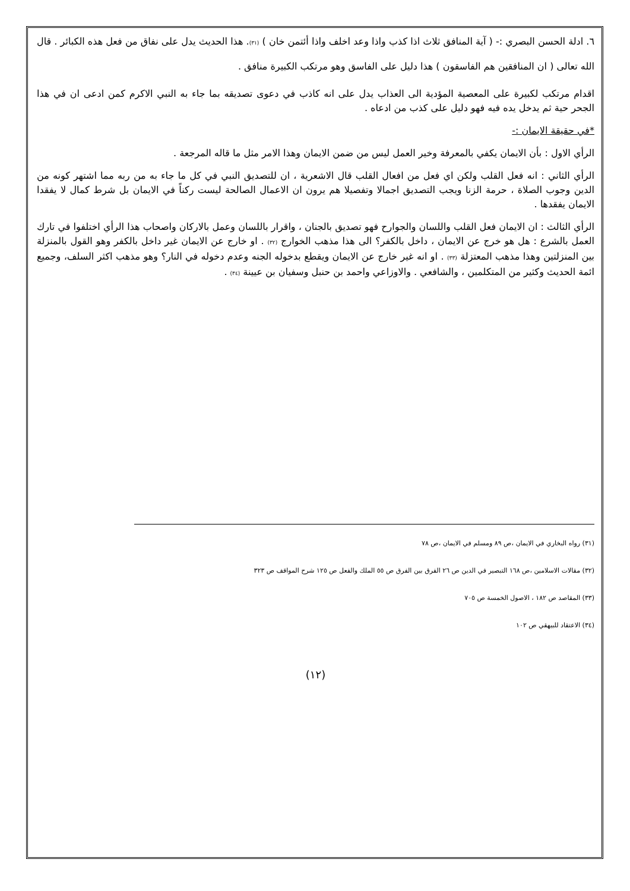٦. ادلة الحسن البصري :- ( آية المنافق ثلاث اذا كذب واذا وعد اخلف واذا أئتمن خان ) (٣١). هذا الحديث يدل على نفاق من فعل هذه الكبائر . قال الله تعالى ( ان المنافقين هم الفاسقون ) هذا دليل على الفاسق وهو مرتكب الكبيرة منافق .
اقدام مرتكب لكبيرة على المعصية المؤدية الى العذاب يدل على انه كاذب في دعوى تصديقه بما جاء به النبي الاكرم كمن ادعى ان في هذا الجحر حية ثم يدخل يده فيه فهو دليل على كذب من ادعاه .
*في حقيقة الايمان :-
الرأي الاول : بأن الايمان يكفي بالمعرفة وخير العمل ليس من ضمن الايمان وهذا الامر مثل ما قاله المرجعة .
الرأي الثاني : انه فعل القلب ولكن اي فعل من افعال القلب قال الاشعرية ، ان للتصديق النبي في كل ما جاء به من ربه مما اشتهر كونه من الدين وجوب الصلاة ، حرمة الزنا ويجب التصديق اجمالا وتفصيلا هم يرون ان الاعمال الصالحة ليست ركناً في الايمان بل شرط كمال لا يفقدا الايمان يفقدها .
الرأي الثالث : ان الايمان فعل القلب واللسان والجوارح فهو تصديق بالجنان ، واقرار باللسان وعمل بالاركان واصحاب هذا الرأي اختلفوا في تارك العمل بالشرع : هل هو خرج عن الايمان ، داخل بالكفر؟ الى هذا مذهب الخوارج (٣٢) . او خارج عن الايمان غير داخل بالكفر وهو القول بالمنزلة بين المنزلتين وهذا مذهب المعتزلة (٣٣) . او انه غير خارج عن الايمان ويقطع بدخوله الجنه وعدم دخوله في النار؟ وهو مذهب اكثر السلف، وجميع ائمة الحديث وكثير من المتكلمين ، والشافعي . والاوزاعي واحمد بن حنبل وسفيان بن عيينة (٣٤) .
(٣١) رواه البخاري في الايمان ،ص ٨٩ ومسلم في الايمان ،ص ٧٨
(٣٢) مقالات الاسلامين ،ص ١٦٨ التبصير في الدين ص ٢٦ الفرق بين الفرق ص ٥٥ الملك والفعل ص ١٢٥ شرح المواقف ص ٣٢٣
(٣٣) المقاصد ص ١٨٢ ، الاصول الخمسة ص ٧٠٥
(٣٤) الاعتقاد للبيهقي ص ١٠٢
(١٢)